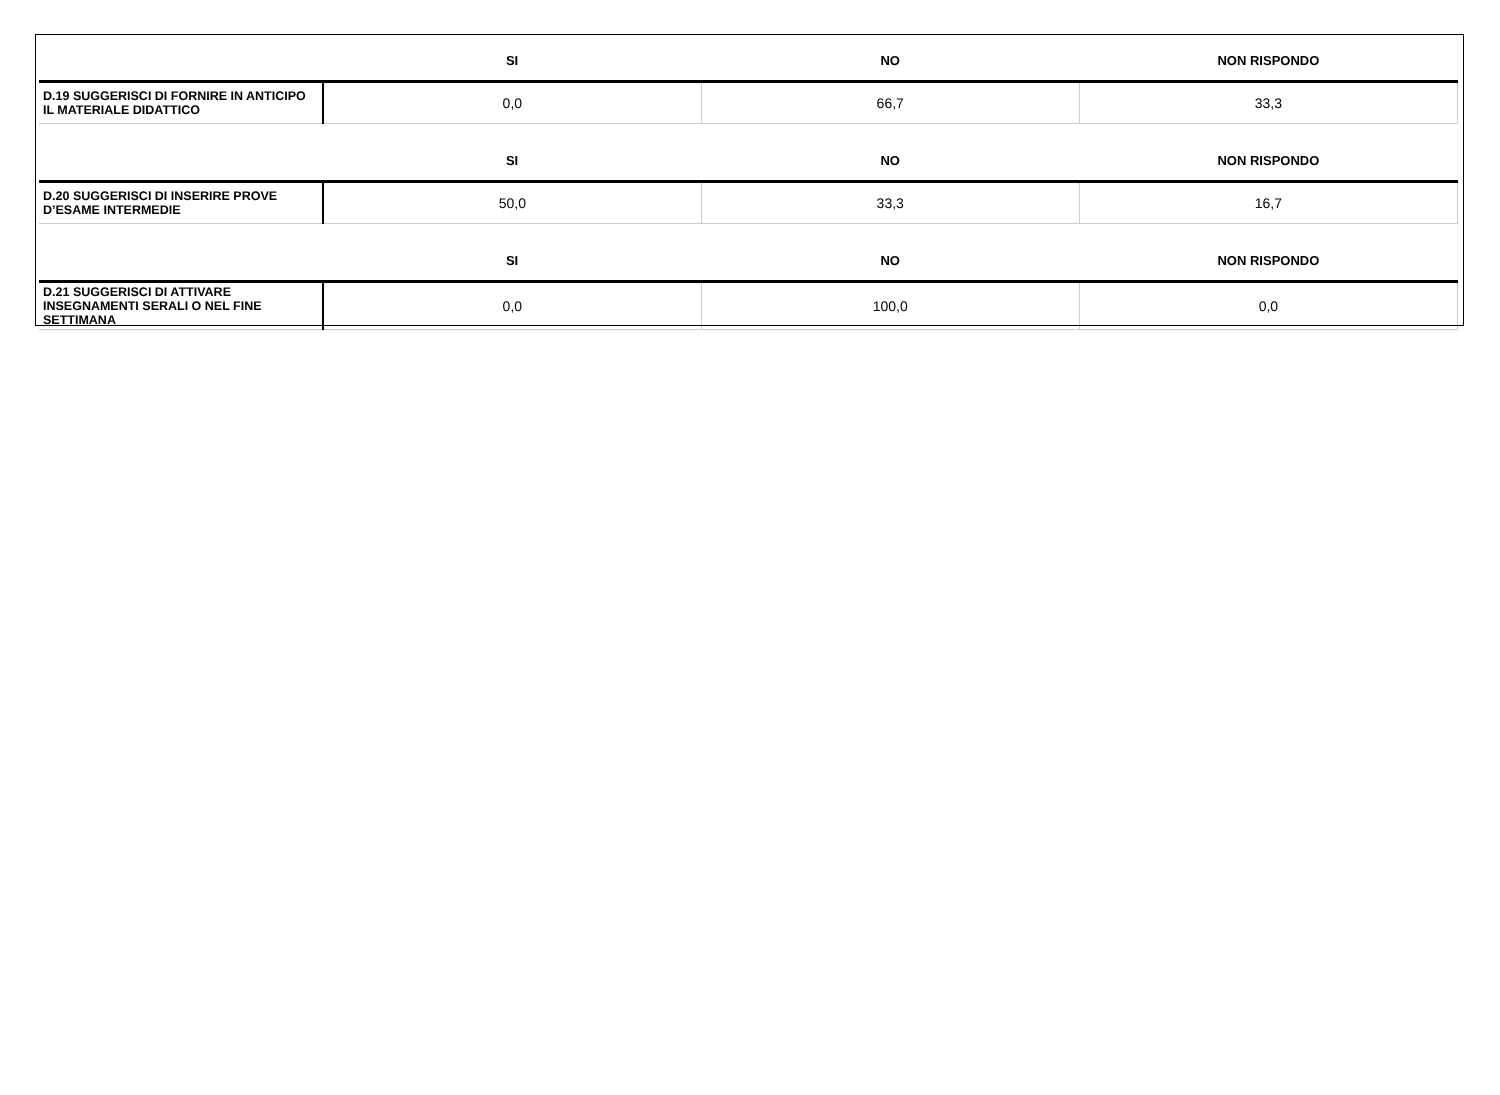| | SI | NO | NON RISPONDO |
| --- | --- | --- | --- |
| D.19 SUGGERISCI DI FORNIRE IN ANTICIPO IL MATERIALE DIDATTICO | 0,0 | 66,7 | 33,3 |
| | SI | NO | NON RISPONDO |
| D.20 SUGGERISCI DI INSERIRE PROVE D’ESAME INTERMEDIE | 50,0 | 33,3 | 16,7 |
| | SI | NO | NON RISPONDO |
| D.21 SUGGERISCI DI ATTIVARE INSEGNAMENTI SERALI O NEL FINE SETTIMANA | 0,0 | 100,0 | 0,0 |